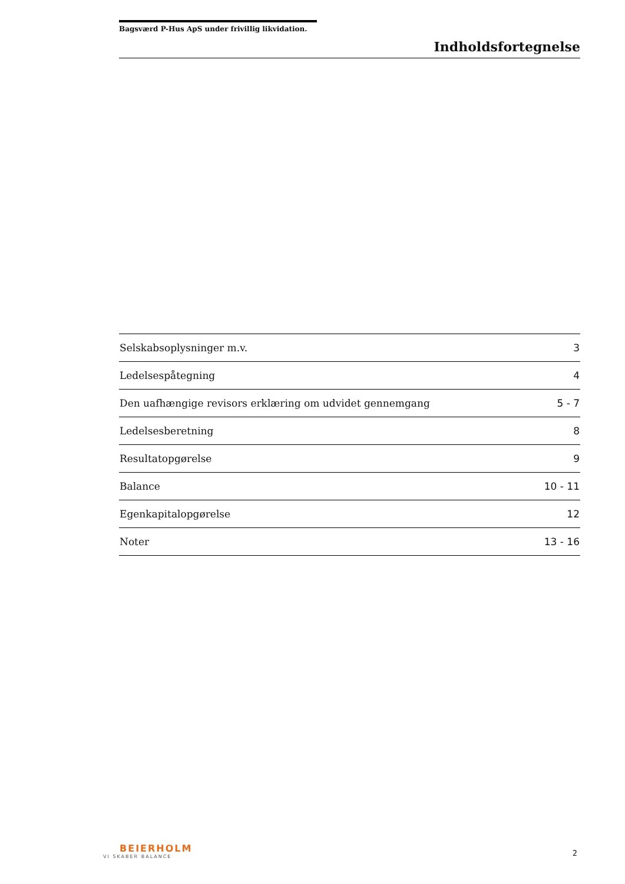Bagsværd P-Hus ApS under frivillig likvidation.
Indholdsfortegnelse
| Selskabsoplysninger m.v. | 3 |
| Ledelsespåtegning | 4 |
| Den uafhængige revisors erklæring om udvidet gennemgang | 5 - 7 |
| Ledelsesberetning | 8 |
| Resultatopgørelse | 9 |
| Balance | 10 - 11 |
| Egenkapitalopgørelse | 12 |
| Noter | 13 - 16 |
BEIERHOLM
VI SKABER BALANCE
2